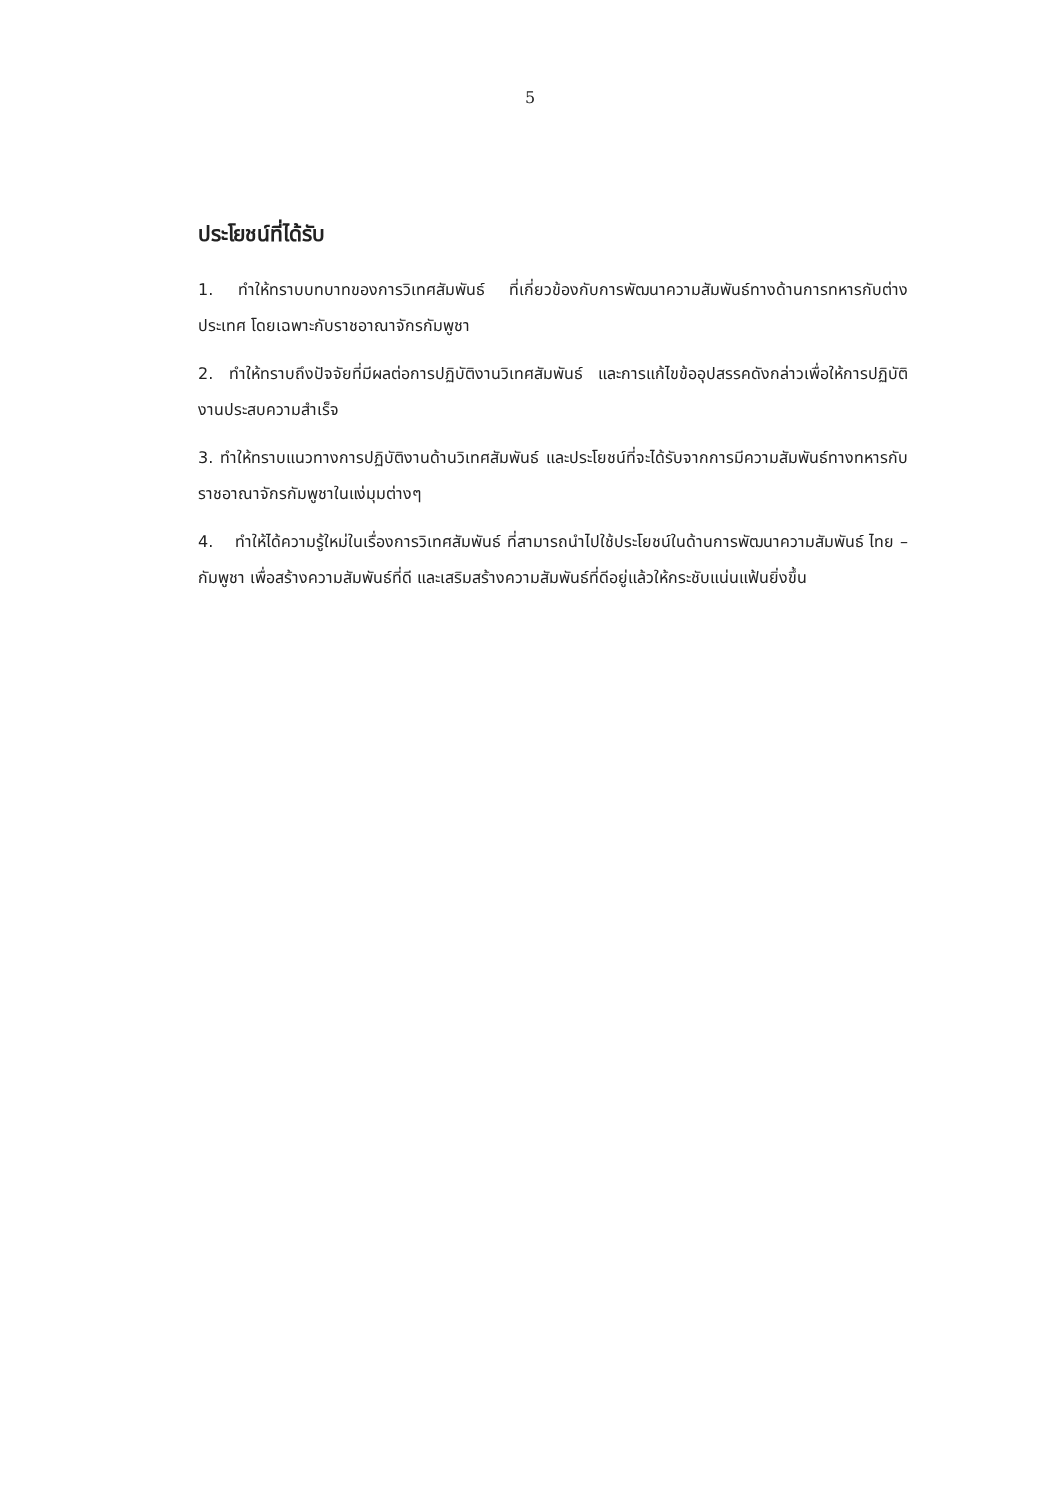5
ประโยชน์ที่ได้รับ
1. ทำให้ทราบบทบาทของการวิเทศสัมพันธ์ ที่เกี่ยวข้องกับการพัฒนาความสัมพันธ์ทางด้านการทหารกับต่างประเทศ โดยเฉพาะกับราชอาณาจักรกัมพูชา
2. ทำให้ทราบถึงปัจจัยที่มีผลต่อการปฏิบัติงานวิเทศสัมพันธ์ และการแก้ไขข้ออุปสรรคดังกล่าวเพื่อให้การปฏิบัติงานประสบความสำเร็จ
3. ทำให้ทราบแนวทางการปฏิบัติงานด้านวิเทศสัมพันธ์ และประโยชน์ที่จะได้รับจากการมีความสัมพันธ์ทางทหารกับราชอาณาจักรกัมพูชาในแง่มุมต่างๆ
4. ทำให้ได้ความรู้ใหม่ในเรื่องการวิเทศสัมพันธ์ ที่สามารถนำไปใช้ประโยชน์ในด้านการพัฒนาความสัมพันธ์ ไทย – กัมพูชา เพื่อสร้างความสัมพันธ์ที่ดี และเสริมสร้างความสัมพันธ์ที่ดีอยู่แล้วให้กระชับแน่นแฟ้นยิ่งขึ้น